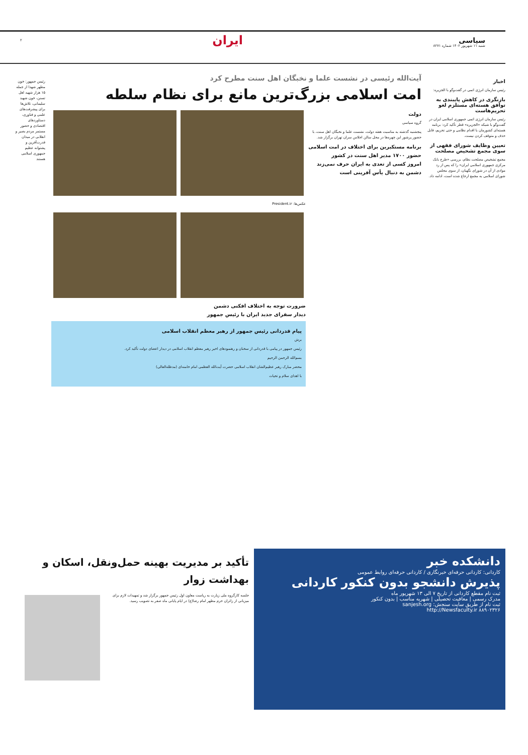سیاسی
شنبه ۱۱ شهریور ۱۴۰۲ شماره ۸۲۷۱
ایران
۲
اخبار
رئیس سازمان انرژی اتمی در گفت‌وگو با الجزیره:
بازنگری در کاهش پایبندی به توافق هسته‌ای مستلزم لغو تحریم‌هاست
رئیس سازمان انرژی اتمی جمهوری اسلامی ایران در گفت‌وگو با شبکه «الجزیره» قطر تأکید کرد: برنامه هسته‌ای کشورمان با اقدام نظامی و حتی تحریم، قابل حذف و متوقف کردن نیست.
تعیین وظایف شورای فقهی از سوی مجمع تشخیص مصلحت
مجمع تشخیص مصلحت نظام، بررسی «طرح بانک مرکزی جمهوری اسلامی ایران» را که پس از رد موادی از آن در شورای نگهبان، از سوی مجلس شورای اسلامی به مجمع ارجاع شده است، ادامه داد.
آیت‌الله رئیسی در نشست علما و نخبگان اهل سنت مطرح کرد
امت اسلامی بزرگ‌ترین مانع برای نظام سلطه
دولت
گروه سیاسی
پنجشنبه گذشته به مناسبت هفته دولت، نشست علما و نخبگان اهل سنت، با حضور پرشور این چهره‌ها در محل سالن اجلاس سران تهران برگزار شد.
برنامه مستکبرین برای اختلاف در امت اسلامی
حضور ۱۷۰۰ مدیر اهل سنت در کشور
امروز کسی از تعدی به ایران حرف نمی‌زند
دشمن به دنبال یأس آفرینی است
عکس‌ها: President.ir
ضرورت توجه به اختلاف افکنی دشمن
دیدار سفرای جدید ایران با رئیس جمهور
پیام قدردانی رئیس جمهور از رهبر معظم انقلاب اسلامی
برش
رئیس جمهور در پیامی با قدردانی از سخنان و رهنمودهای اخیر رهبر معظم انقلاب اسلامی در دیدار اعضای دولت تأکید کرد.
بسم‌الله الرحمن الرحیم
محضر مبارک رهبر عظیم‌الشان انقلاب اسلامی حضرت آیت‌الله العظمی امام خامنه‌ای (مدظله‌العالی)
با اهدای سلام و تحیات
رئیس جمهور: خون مطهر شهدا از جمله ۱۵ هزار شهید اهل تسنن، خون شهید سلیمانی، تلاش‌ها برای پیشرفت‌های علمی و فناوری، دستاوردهای اقتصادی و حضور مستمر مردم بصیر و انقلابی در میدان قدرت‌آفرین و پشتوانه عظیم جمهوری اسلامی هستند
دانشکده خبر
کاردانی: کاردانی حرفه‌ای خبرنگاری / کاردانی حرفه‌ای روابط عمومی
پذیرش دانشجو بدون کنکور کاردانی
ثبت نام مقطع کاردانی از تاریخ ۷ الی ۱۳ شهریور ماه
مدرک رسمی | معافیت تحصیلی | شهریه مناسب | بدون کنکور
ثبت نام از طریق سایت سنجش: sanjesh.org
http://Newsfaculty.ir ۸۸۹۰۲۳۲۶
تأکید بر مدیریت بهینه حمل‌ونقل، اسکان و بهداشت زوار
جلسه کارگروه ملی زیارت به ریاست معاون اول رئیس جمهور برگزار شد و تمهیدات لازم برای میزبانی از زائران حرم مطهر امام رضا(ع) در ایام پایانی ماه صفر به تصویب رسید.